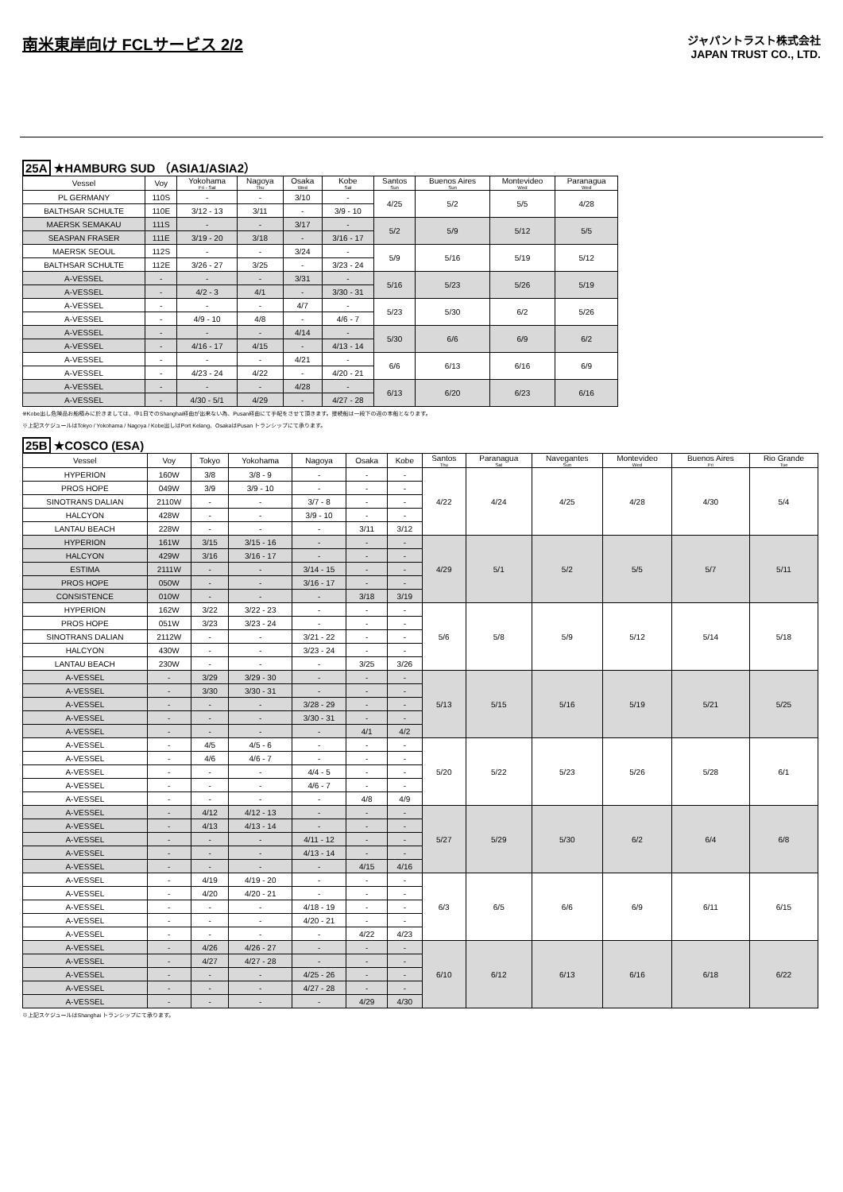南米東岸向け FCLサービス 2/2
ジャパントラスト株式会社
JAPAN TRUST CO., LTD.
25A ★HAMBURG SUD （ASIA1/ASIA2）
| Vessel | Voy | Yokohama Fri - Sat | Nagoya Thu | Osaka Wed | Kobe Sat | Santos Sun | Buenos Aires Sun | Montevideo Wed | Paranagua Wed |
| --- | --- | --- | --- | --- | --- | --- | --- | --- | --- |
| PL GERMANY | 110S | - | - | 3/10 | - | 4/25 | 5/2 | 5/5 | 4/28 |
| BALTHSAR SCHULTE | 110E | 3/12 - 13 | 3/11 | - | 3/9 - 10 | | | | |
| MAERSK SEMAKAU | 111S | - | - | 3/17 | - | 5/2 | 5/9 | 5/12 | 5/5 |
| SEASPAN FRASER | 111E | 3/19 - 20 | 3/18 | - | 3/16 - 17 | | | | |
| MAERSK SEOUL | 112S | - | - | 3/24 | - | 5/9 | 5/16 | 5/19 | 5/12 |
| BALTHSAR SCHULTE | 112E | 3/26 - 27 | 3/25 | - | 3/23 - 24 | | | | |
| A-VESSEL | - | - | - | 3/31 | - | 5/16 | 5/23 | 5/26 | 5/19 |
| A-VESSEL | - | 4/2 - 3 | 4/1 | - | 3/30 - 31 | | | | |
| A-VESSEL | - | - | - | 4/7 | - | 5/23 | 5/30 | 6/2 | 5/26 |
| A-VESSEL | - | 4/9 - 10 | 4/8 | - | 4/6 - 7 | | | | |
| A-VESSEL | - | - | - | 4/14 | - | 5/30 | 6/6 | 6/9 | 6/2 |
| A-VESSEL | - | 4/16 - 17 | 4/15 | - | 4/13 - 14 | | | | |
| A-VESSEL | - | - | - | 4/21 | - | 6/6 | 6/13 | 6/16 | 6/9 |
| A-VESSEL | - | 4/23 - 24 | 4/22 | - | 4/20 - 21 | | | | |
| A-VESSEL | - | - | - | 4/28 | - | 6/13 | 6/20 | 6/23 | 6/16 |
| A-VESSEL | - | 4/30 - 5/1 | 4/29 | - | 4/27 - 28 | | | | |
※Kobe出し危険品お船積みに於きましては、中1日でのShanghai経由が出来ない為、Pusan経由にて手配をさせて頂きます。接続船は一段下の週の本船となります。
※上記スケジュールはTokyo / Yokohama / Nagoya / Kobe出しはPort Kelang、OsakaはPusan トランシップにて承ります。
25B ★COSCO (ESA)
| Vessel | Voy | Tokyo | Yokohama | Nagoya | Osaka | Kobe | Santos Thu | Paranagua Sat | Navegantes Sun | Montevideo Wed | Buenos Aires Fri | Rio Grande Tue |
| --- | --- | --- | --- | --- | --- | --- | --- | --- | --- | --- | --- | --- |
| HYPERION | 160W | 3/8 | 3/8 - 9 | - | - | - | 4/22 | 4/24 | 4/25 | 4/28 | 4/30 | 5/4 |
| PROS HOPE | 049W | 3/9 | 3/9 - 10 | - | - | - | | | | | | |
| SINOTRANS DALIAN | 2110W | - | - | 3/7 - 8 | - | - | | | | | | |
| HALCYON | 428W | - | - | 3/9 - 10 | - | - | | | | | | |
| LANTAU BEACH | 228W | - | - | - | 3/11 | 3/12 | | | | | | |
| HYPERION | 161W | 3/15 | 3/15 - 16 | - | - | - | 4/29 | 5/1 | 5/2 | 5/5 | 5/7 | 5/11 |
| HALCYON | 429W | 3/16 | 3/16 - 17 | - | - | - | | | | | | |
| ESTIMA | 2111W | - | - | 3/14 - 15 | - | - | | | | | | |
| PROS HOPE | 050W | - | - | 3/16 - 17 | - | - | | | | | | |
| CONSISTENCE | 010W | - | - | - | 3/18 | 3/19 | | | | | | |
| HYPERION | 162W | 3/22 | 3/22 - 23 | - | - | - | 5/6 | 5/8 | 5/9 | 5/12 | 5/14 | 5/18 |
| PROS HOPE | 051W | 3/23 | 3/23 - 24 | - | - | - | | | | | | |
| SINOTRANS DALIAN | 2112W | - | - | 3/21 - 22 | - | - | | | | | | |
| HALCYON | 430W | - | - | 3/23 - 24 | - | - | | | | | | |
| LANTAU BEACH | 230W | - | - | - | 3/25 | 3/26 | | | | | | |
| A-VESSEL | - | 3/29 | 3/29 - 30 | - | - | - | 5/13 | 5/15 | 5/16 | 5/19 | 5/21 | 5/25 |
| A-VESSEL | - | 3/30 | 3/30 - 31 | - | - | - | | | | | | |
| A-VESSEL | - | - | - | 3/28 - 29 | - | - | | | | | | |
| A-VESSEL | - | - | - | 3/30 - 31 | - | - | | | | | | |
| A-VESSEL | - | - | - | - | 4/1 | 4/2 | | | | | | |
| A-VESSEL | - | 4/5 | 4/5 - 6 | - | - | - | 5/20 | 5/22 | 5/23 | 5/26 | 5/28 | 6/1 |
| A-VESSEL | - | 4/6 | 4/6 - 7 | - | - | - | | | | | | |
| A-VESSEL | - | - | - | 4/4 - 5 | - | - | | | | | | |
| A-VESSEL | - | - | - | 4/6 - 7 | - | - | | | | | | |
| A-VESSEL | - | - | - | - | 4/8 | 4/9 | | | | | | |
| A-VESSEL | - | 4/12 | 4/12 - 13 | - | - | - | 5/27 | 5/29 | 5/30 | 6/2 | 6/4 | 6/8 |
| A-VESSEL | - | 4/13 | 4/13 - 14 | - | - | - | | | | | | |
| A-VESSEL | - | - | - | 4/11 - 12 | - | - | | | | | | |
| A-VESSEL | - | - | - | 4/13 - 14 | - | - | | | | | | |
| A-VESSEL | - | - | - | - | 4/15 | 4/16 | | | | | | |
| A-VESSEL | - | 4/19 | 4/19 - 20 | - | - | - | 6/3 | 6/5 | 6/6 | 6/9 | 6/11 | 6/15 |
| A-VESSEL | - | 4/20 | 4/20 - 21 | - | - | - | | | | | | |
| A-VESSEL | - | - | - | 4/18 - 19 | - | - | | | | | | |
| A-VESSEL | - | - | - | 4/20 - 21 | - | - | | | | | | |
| A-VESSEL | - | - | - | - | 4/22 | 4/23 | | | | | | |
| A-VESSEL | - | 4/26 | 4/26 - 27 | - | - | - | 6/10 | 6/12 | 6/13 | 6/16 | 6/18 | 6/22 |
| A-VESSEL | - | 4/27 | 4/27 - 28 | - | - | - | | | | | | |
| A-VESSEL | - | - | - | 4/25 - 26 | - | - | | | | | | |
| A-VESSEL | - | - | - | 4/27 - 28 | - | - | | | | | | |
| A-VESSEL | - | - | - | - | 4/29 | 4/30 | | | | | | |
※上記スケジュールはShanghai トランシップにて承ります。